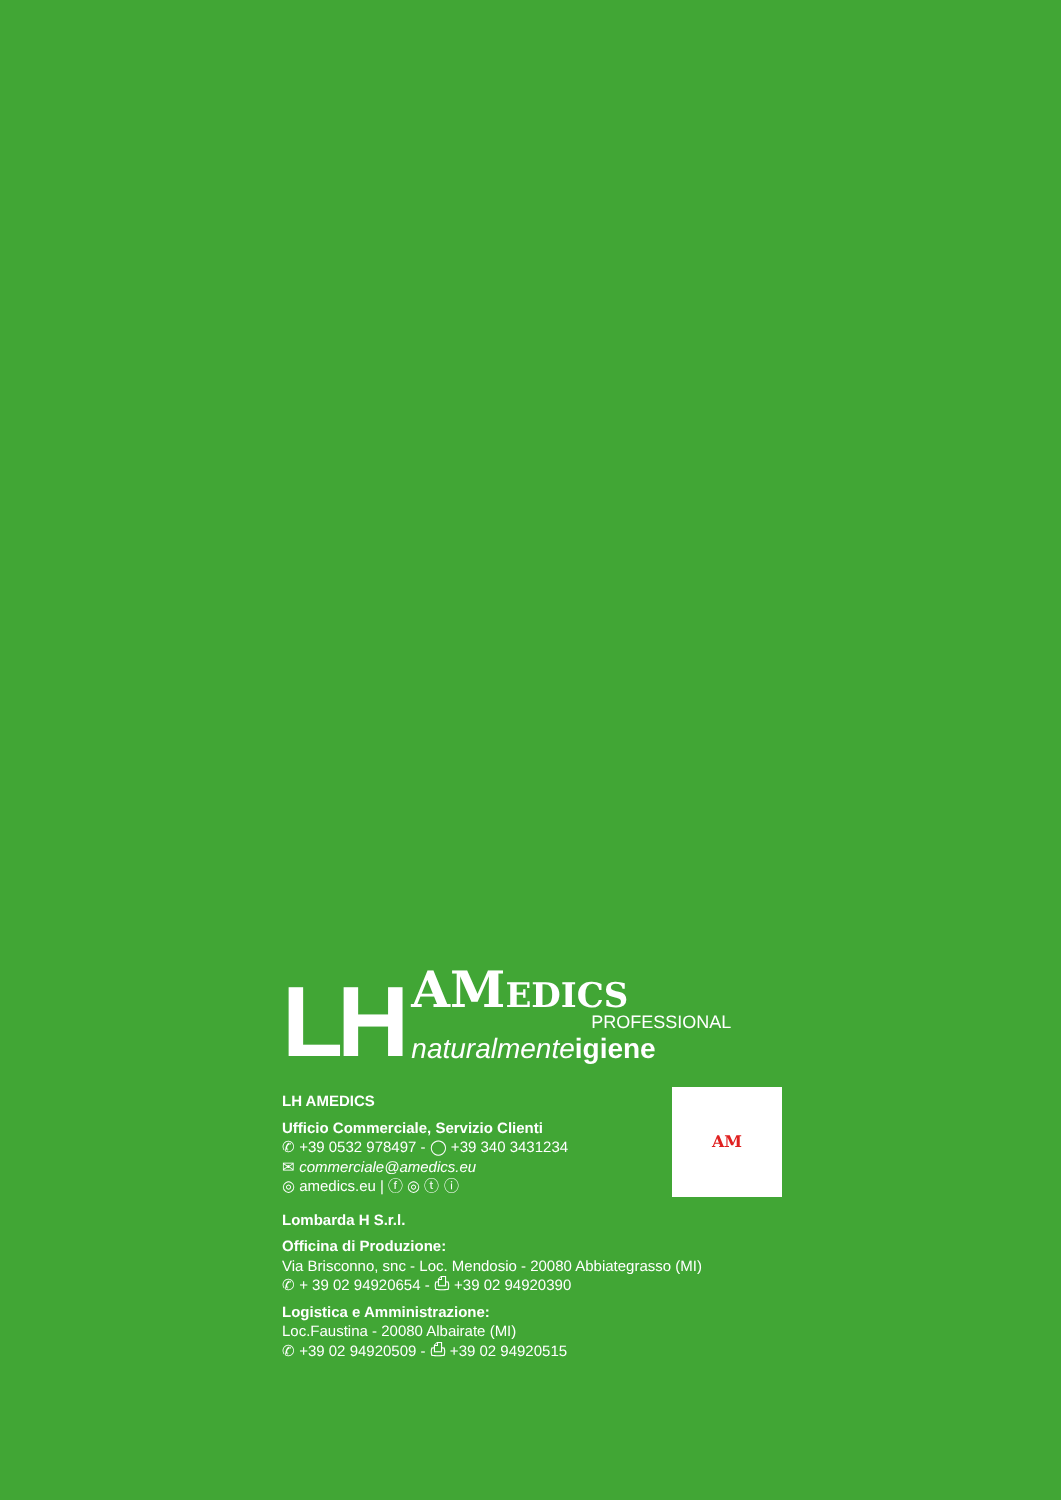LH
AMEDICS
PROFESSIONAL
naturalmenteigiene
AM
LH AMEDICS
Ufficio Commerciale, Servizio Clienti
✆ +39 0532 978497 - ◯ +39 340 3431234
✉ commerciale@amedics.eu
◎ amedics.eu | ⓕ ◎ ⓣ ⓘ
Lombarda H S.r.l.
Officina di Produzione:
Via Brisconno, snc - Loc. Mendosio - 20080 Abbiategrasso (MI)
✆ + 39 02 94920654 - ⎙ +39 02 94920390
Logistica e Amministrazione:
Loc.Faustina - 20080 Albairate (MI)
✆ +39 02 94920509 - ⎙ +39 02 94920515